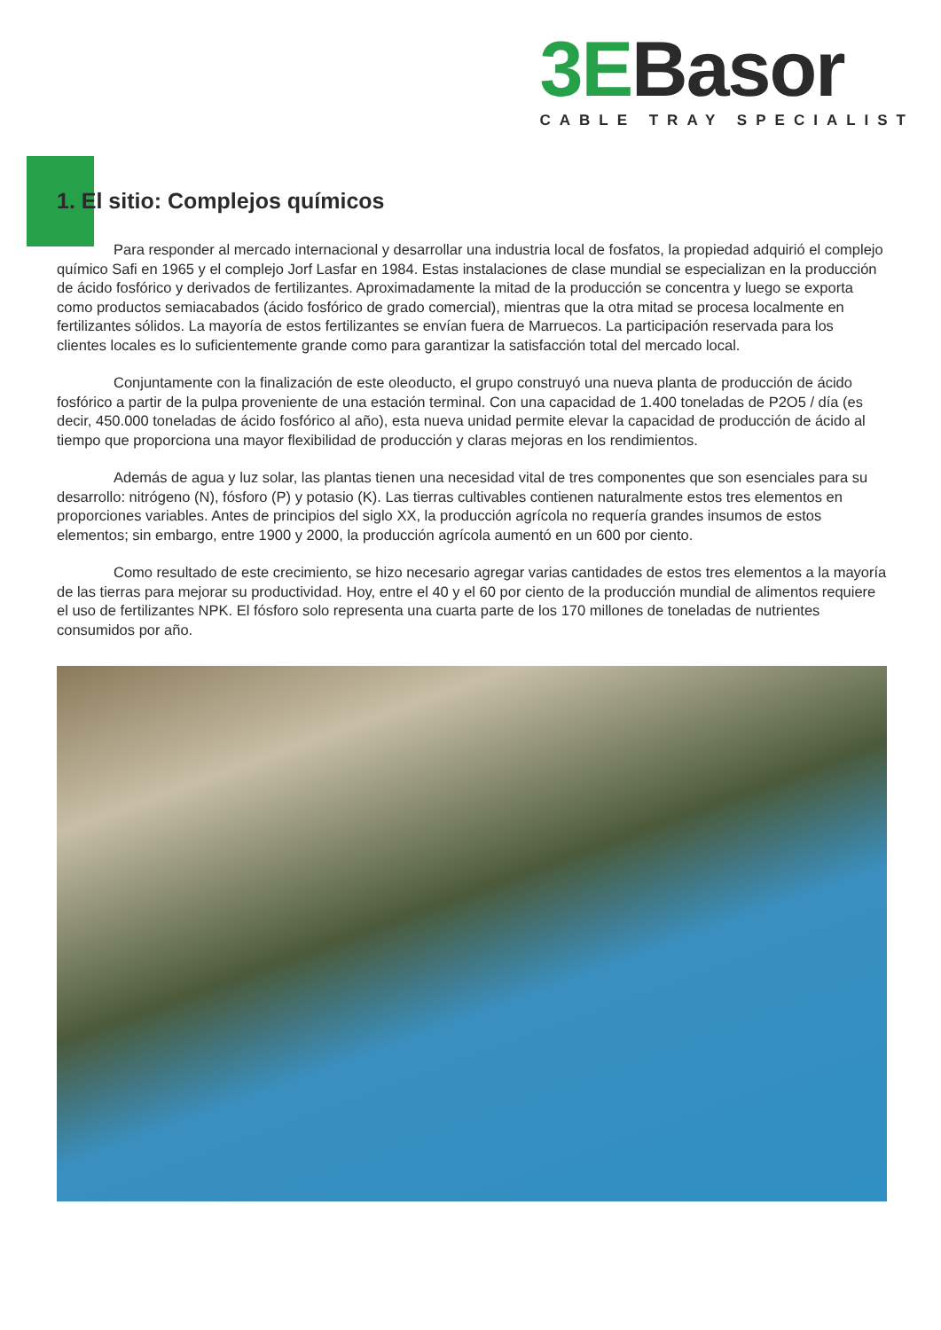3EBasor
CABLE TRAY SPECIALIST
1. El sitio: Complejos químicos
Para responder al mercado internacional y desarrollar una industria local de fosfatos, la propiedad adquirió el complejo químico Safi en 1965 y el complejo Jorf Lasfar en 1984. Estas instalaciones de clase mundial se especializan en la producción de ácido fosfórico y derivados de fertilizantes. Aproximadamente la mitad de la producción se concentra y luego se exporta como productos semiacabados (ácido fosfórico de grado comercial), mientras que la otra mitad se procesa localmente en fertilizantes sólidos. La mayoría de estos fertilizantes se envían fuera de Marruecos. La participación reservada para los clientes locales es lo suficientemente grande como para garantizar la satisfacción total del mercado local.
Conjuntamente con la finalización de este oleoducto, el grupo construyó una nueva planta de producción de ácido fosfórico a partir de la pulpa proveniente de una estación terminal. Con una capacidad de 1.400 toneladas de P2O5 / día (es decir, 450.000 toneladas de ácido fosfórico al año), esta nueva unidad permite elevar la capacidad de producción de ácido al tiempo que proporciona una mayor flexibilidad de producción y claras mejoras en los rendimientos.
Además de agua y luz solar, las plantas tienen una necesidad vital de tres componentes que son esenciales para su desarrollo: nitrógeno (N), fósforo (P) y potasio (K). Las tierras cultivables contienen naturalmente estos tres elementos en proporciones variables. Antes de principios del siglo XX, la producción agrícola no requería grandes insumos de estos elementos; sin embargo, entre 1900 y 2000, la producción agrícola aumentó en un 600 por ciento.
Como resultado de este crecimiento, se hizo necesario agregar varias cantidades de estos tres elementos a la mayoría de las tierras para mejorar su productividad. Hoy, entre el 40 y el 60 por ciento de la producción mundial de alimentos requiere el uso de fertilizantes NPK. El fósforo solo representa una cuarta parte de los 170 millones de toneladas de nutrientes consumidos por año.